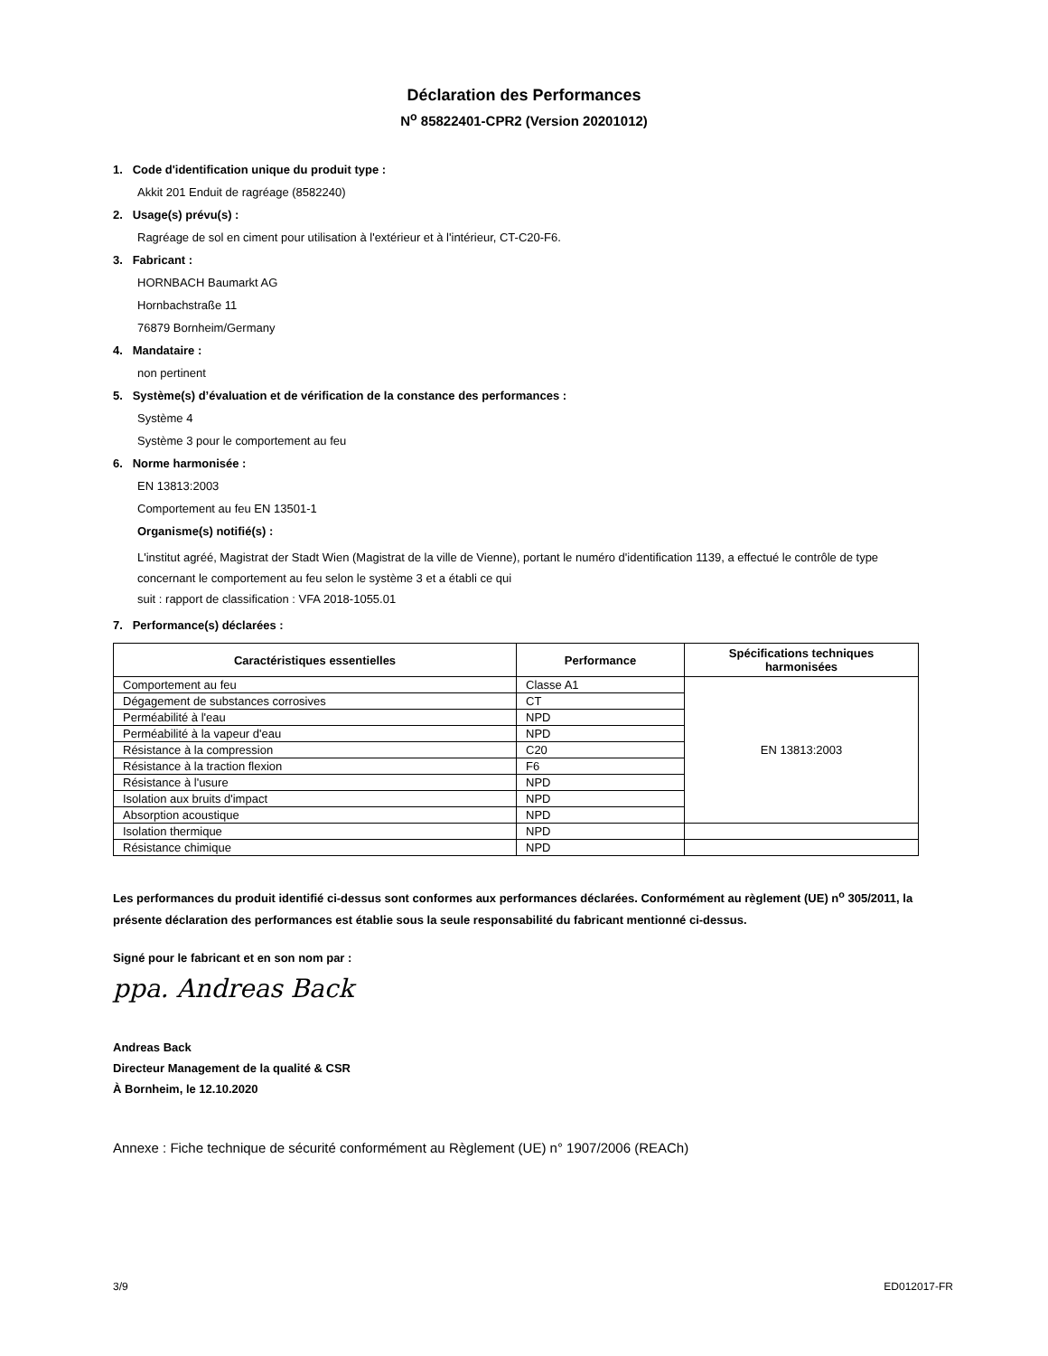Déclaration des Performances
N<sup>o</sup> 85822401-CPR2 (Version 20201012)
1. Code d'identification unique du produit type :
Akkit 201 Enduit de ragréage (8582240)
2. Usage(s) prévu(s) :
Ragréage de sol en ciment pour utilisation à l'extérieur et à l'intérieur, CT-C20-F6.
3. Fabricant :
HORNBACH Baumarkt AG
Hornbachstraße 11
76879 Bornheim/Germany
4. Mandataire :
non pertinent
5. Système(s) d’évaluation et de vérification de la constance des performances :
Système 4
Système 3 pour le comportement au feu
6. Norme harmonisée :
EN 13813:2003
Comportement au feu EN 13501-1
Organisme(s) notifié(s) :
L'institut agréé, Magistrat der Stadt Wien (Magistrat de la ville de Vienne), portant le numéro d'identification 1139, a effectué le contrôle de type concernant le comportement au feu selon le système 3 et a établi ce qui
suit : rapport de classification : VFA 2018-1055.01
7. Performance(s) déclarées :
| Caractéristiques essentielles | Performance | Spécifications techniques harmonisées |
| --- | --- | --- |
| Comportement au feu | Classe A1 | EN 13813:2003 |
| Dégagement de substances corrosives | CT | |
| Perméabilité à l'eau | NPD | |
| Perméabilité à la vapeur d'eau | NPD | |
| Résistance à la compression | C20 | |
| Résistance à la traction flexion | F6 | |
| Résistance à l'usure | NPD | |
| Isolation aux bruits d'impact | NPD | |
| Absorption acoustique | NPD | |
| Isolation thermique | NPD | |
| Résistance chimique | NPD | |
Les performances du produit identifié ci-dessus sont conformes aux performances déclarées. Conformément au règlement (UE) n<sup>o</sup> 305/2011, la présente déclaration des performances est établie sous la seule responsabilité du fabricant mentionné ci-dessus.
Signé pour le fabricant et en son nom par :
ppa. Andreas Back
Andreas Back
Directeur Management de la qualité & CSR
À Bornheim, le 12.10.2020
Annexe : Fiche technique de sécurité conformément au Règlement (UE) n° 1907/2006 (REACh)
3/9 ED012017-FR